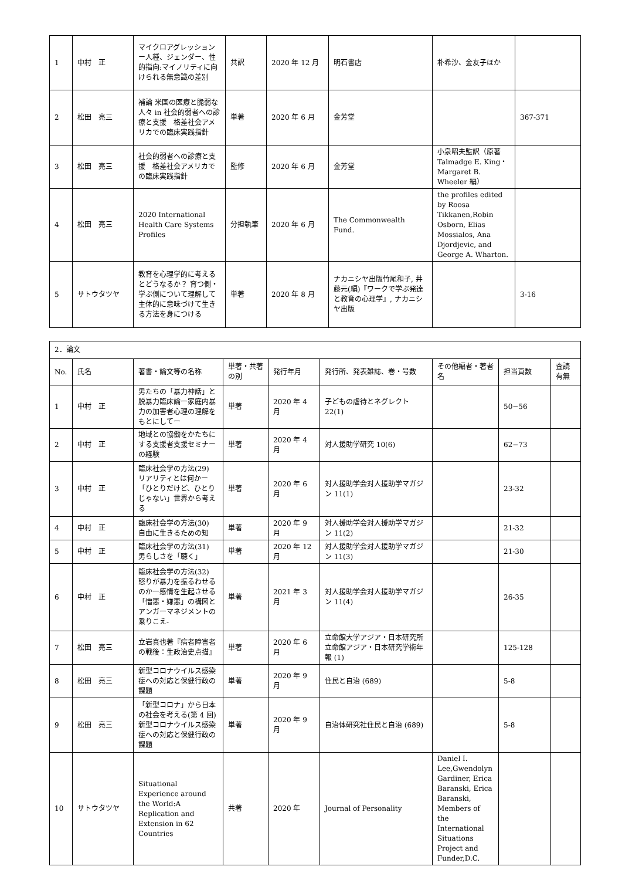| 1 | 中村 正 | マイクロアグレッションー人種、ジェンダー、性的指向:マイノリティに向けられる無意識の差別 | 共訳 | 2020 年 12 月 | 明石書店 | 朴希沙、金友子ほか | |
| 2 | 松田 亮三 | 補論 米国の医療と脆弱な人々 in 社会的弱者への診療と支援 格差社会アメリカでの臨床実践指針 | 単著 | 2020 年 6 月 | 金芳堂 | | 367-371 |
| 3 | 松田 亮三 | 社会的弱者への診療と支援 格差社会アメリカでの臨床実践指針 | 監修 | 2020 年 6 月 | 金芳堂 | 小泉昭夫監訳（原著 Talmadge E. King・Margaret B. Wheeler 編） | |
| 4 | 松田 亮三 | 2020 International Health Care Systems Profiles | 分担執筆 | 2020 年 6 月 | The Commonwealth Fund. | the profiles edited by Roosa Tikkanen,Robin Osborn, Elias Mossialos, Ana Djordjevic, and George A. Wharton. | |
| 5 | サトウタツヤ | 教育を心理学的に考えるとどうなるか？ 育つ側・学ぶ側について理解して主体的に意味づけて生きる方法を身につける | 単著 | 2020 年 8 月 | ナカニシヤ出版竹尾和子, 井藤元(編)『ワークで学ぶ発達と教育の心理学』, ナカニシヤ出版 | | 3-16 |
| 2．論文 | | | | | | | | |
| No. | 氏名 | 著書・論文等の名称 | 単著・共著の別 | 発行年月 | 発行所、発表雑誌、巻・号数 | その他編者・著者名 | 担当頁数 | 査読有無 |
| 1 | 中村 正 | 男たちの「暴力神話」と脱暴力臨床論ー家庭内暴力の加害者心理の理解をもとにしてー | 単著 | 2020 年 4 月 | 子どもの虐待とネグレクト 22(1) | | 50−56 | |
| 2 | 中村 正 | 地域との協働をかたちにする支援者支援セミナーの経験 | 単著 | 2020 年 4 月 | 対人援助学研究 10(6) | | 62−73 | |
| 3 | 中村 正 | 臨床社会学の方法(29) リアリティとは何かー「ひとりだけど、ひとりじゃない」世界から考える | 単著 | 2020 年 6 月 | 対人援助学会対人援助学マガジン 11(1) | | 23-32 | |
| 4 | 中村 正 | 臨床社会学の方法(30) 自由に生きるための知 | 単著 | 2020 年 9 月 | 対人援助学会対人援助学マガジン 11(2) | | 21-32 | |
| 5 | 中村 正 | 臨床社会学の方法(31) 男らしさを「聴く」 | 単著 | 2020 年 12 月 | 対人援助学会対人援助学マガジン 11(3) | | 21-30 | |
| 6 | 中村 正 | 臨床社会学の方法(32) 怒りが暴力を振るわせるのかー感情を生起させる「憎悪・嫌悪」の構図とアンガーマネジメントの乗りこえ- | 単著 | 2021 年 3 月 | 対人援助学会対人援助学マガジン 11(4) | | 26-35 | |
| 7 | 松田 亮三 | 立岩真也著『病者障害者の戦後：生政治史点描』 | 単著 | 2020 年 6 月 | 立命館大学アジア・日本研究所立命館アジア・日本研究学術年報 (1) | | 125-128 | |
| 8 | 松田 亮三 | 新型コロナウイルス感染症への対応と保健行政の課題 | 単著 | 2020 年 9 月 | 住民と自治 (689) | | 5-8 | |
| 9 | 松田 亮三 | 「新型コロナ」から日本の社会を考える(第 4 回)新型コロナウイルス感染症への対応と保健行政の課題 | 単著 | 2020 年 9 月 | 自治体研究社住民と自治 (689) | | 5-8 | |
| 10 | サトウタツヤ | Situational Experience around the World:A Replication and Extension in 62 Countries | 共著 | 2020 年 | Journal of Personality | Daniel I. Lee,Gwendolyn Gardiner, Erica Baranski, Erica Baranski, Members of the International Situations Project and Funder,D.C. | | |